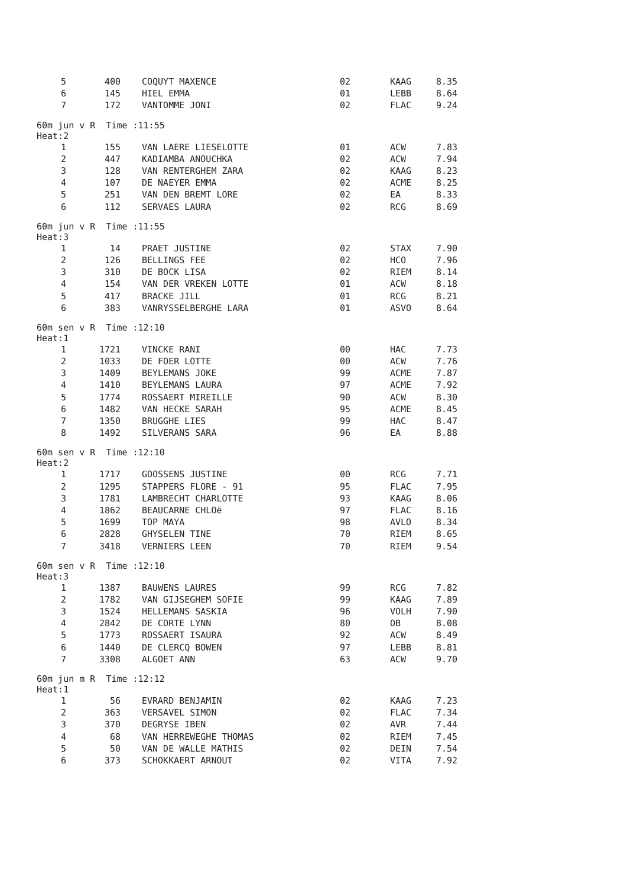| 5 | 400 | COQUYT MAXENCE | 02 | KAAG | 8.35 |
| 6 | 145 | HIEL EMMA | 01 | LEBB | 8.64 |
| 7 | 172 | VANTOMME JONI | 02 | FLAC | 9.24 |
| 60m jun v R Time :11:55 Heat:2 | | | | | |
| 1 | 155 | VAN LAERE LIESELOTTE | 01 | ACW | 7.83 |
| 2 | 447 | KADIAMBA ANOUCHKA | 02 | ACW | 7.94 |
| 3 | 128 | VAN RENTERGHEM ZARA | 02 | KAAG | 8.23 |
| 4 | 107 | DE NAEYER EMMA | 02 | ACME | 8.25 |
| 5 | 251 | VAN DEN BREMT LORE | 02 | EA | 8.33 |
| 6 | 112 | SERVAES LAURA | 02 | RCG | 8.69 |
| 60m jun v R Time :11:55 Heat:3 | | | | | |
| 1 | 14 | PRAET JUSTINE | 02 | STAX | 7.90 |
| 2 | 126 | BELLINGS FEE | 02 | HCO | 7.96 |
| 3 | 310 | DE BOCK LISA | 02 | RIEM | 8.14 |
| 4 | 154 | VAN DER VREKEN LOTTE | 01 | ACW | 8.18 |
| 5 | 417 | BRACKE JILL | 01 | RCG | 8.21 |
| 6 | 383 | VANRYSSELBERGHE LARA | 01 | ASVO | 8.64 |
| 60m sen v R Time :12:10 Heat:1 | | | | | |
| 1 | 1721 | VINCKE RANI | 00 | HAC | 7.73 |
| 2 | 1033 | DE FOER LOTTE | 00 | ACW | 7.76 |
| 3 | 1409 | BEYLEMANS JOKE | 99 | ACME | 7.87 |
| 4 | 1410 | BEYLEMANS LAURA | 97 | ACME | 7.92 |
| 5 | 1774 | ROSSAERT MIREILLE | 90 | ACW | 8.30 |
| 6 | 1482 | VAN HECKE SARAH | 95 | ACME | 8.45 |
| 7 | 1350 | BRUGGHE LIES | 99 | HAC | 8.47 |
| 8 | 1492 | SILVERANS SARA | 96 | EA | 8.88 |
| 60m sen v R Time :12:10 Heat:2 | | | | | |
| 1 | 1717 | GOOSSENS JUSTINE | 00 | RCG | 7.71 |
| 2 | 1295 | STAPPERS FLORE - 91 | 95 | FLAC | 7.95 |
| 3 | 1781 | LAMBRECHT CHARLOTTE | 93 | KAAG | 8.06 |
| 4 | 1862 | BEAUCARNE CHLOë | 97 | FLAC | 8.16 |
| 5 | 1699 | TOP MAYA | 98 | AVLO | 8.34 |
| 6 | 2828 | GHYSELEN TINE | 70 | RIEM | 8.65 |
| 7 | 3418 | VERNIERS LEEN | 70 | RIEM | 9.54 |
| 60m sen v R Time :12:10 Heat:3 | | | | | |
| 1 | 1387 | BAUWENS LAURES | 99 | RCG | 7.82 |
| 2 | 1782 | VAN GIJSEGHEM SOFIE | 99 | KAAG | 7.89 |
| 3 | 1524 | HELLEMANS SASKIA | 96 | VOLH | 7.90 |
| 4 | 2842 | DE CORTE LYNN | 80 | OB | 8.08 |
| 5 | 1773 | ROSSAERT ISAURA | 92 | ACW | 8.49 |
| 6 | 1440 | DE CLERCQ BOWEN | 97 | LEBB | 8.81 |
| 7 | 3308 | ALGOET ANN | 63 | ACW | 9.70 |
| 60m jun m R Time :12:12 Heat:1 | | | | | |
| 1 | 56 | EVRARD BENJAMIN | 02 | KAAG | 7.23 |
| 2 | 363 | VERSAVEL SIMON | 02 | FLAC | 7.34 |
| 3 | 370 | DEGRYSE IBEN | 02 | AVR | 7.44 |
| 4 | 68 | VAN HERREWEGHE THOMAS | 02 | RIEM | 7.45 |
| 5 | 50 | VAN DE WALLE MATHIS | 02 | DEIN | 7.54 |
| 6 | 373 | SCHOKKAERT ARNOUT | 02 | VITA | 7.92 |